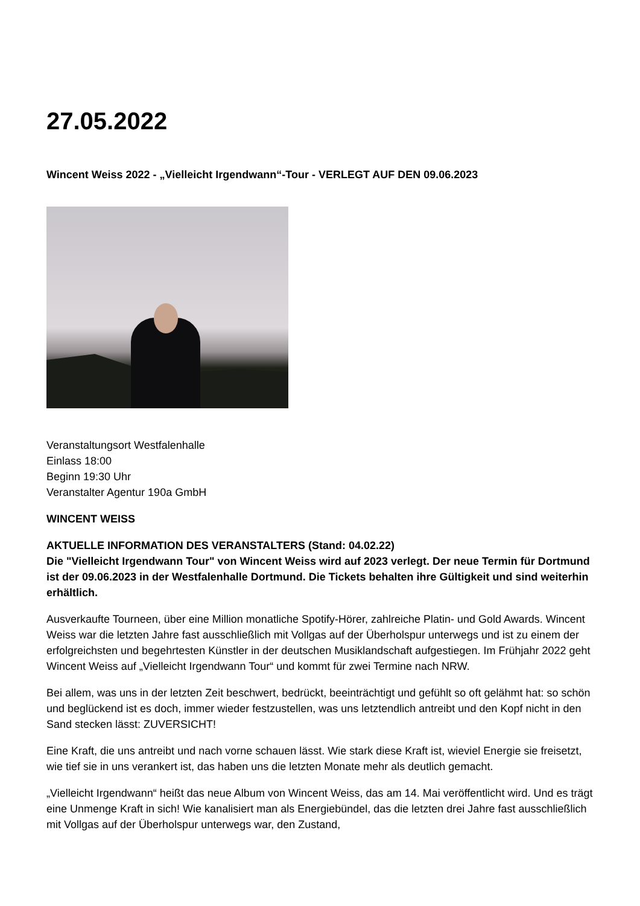27.05.2022
Wincent Weiss 2022 - „Vielleicht Irgendwann“-Tour - VERLEGT AUF DEN 09.06.2023
Veranstaltungsort Westfalenhalle
Einlass 18:00
Beginn 19:30 Uhr
Veranstalter Agentur 190a GmbH
WINCENT WEISS
AKTUELLE INFORMATION DES VERANSTALTERS (Stand: 04.02.22)
Die "Vielleicht Irgendwann Tour" von Wincent Weiss wird auf 2023 verlegt. Der neue Termin für Dortmund ist der 09.06.2023 in der Westfalenhalle Dortmund. Die Tickets behalten ihre Gültigkeit und sind weiterhin erhältlich.
Ausverkaufte Tourneen, über eine Million monatliche Spotify-Hörer, zahlreiche Platin- und Gold Awards. Wincent Weiss war die letzten Jahre fast ausschließlich mit Vollgas auf der Überholspur unterwegs und ist zu einem der erfolgreichsten und begehrtesten Künstler in der deutschen Musiklandschaft aufgestiegen. Im Frühjahr 2022 geht Wincent Weiss auf „Vielleicht Irgendwann Tour“ und kommt für zwei Termine nach NRW.
Bei allem, was uns in der letzten Zeit beschwert, bedrückt, beeinträchtigt und gefühlt so oft gelähmt hat: so schön und beglückend ist es doch, immer wieder festzustellen, was uns letztendlich antreibt und den Kopf nicht in den Sand stecken lässt: ZUVERSICHT!
Eine Kraft, die uns antreibt und nach vorne schauen lässt. Wie stark diese Kraft ist, wieviel Energie sie freisetzt, wie tief sie in uns verankert ist, das haben uns die letzten Monate mehr als deutlich gemacht.
„Vielleicht Irgendwann“ heißt das neue Album von Wincent Weiss, das am 14. Mai veröffentlicht wird. Und es trägt eine Unmenge Kraft in sich! Wie kanalisiert man als Energiebündel, das die letzten drei Jahre fast ausschließlich mit Vollgas auf der Überholspur unterwegs war, den Zustand,